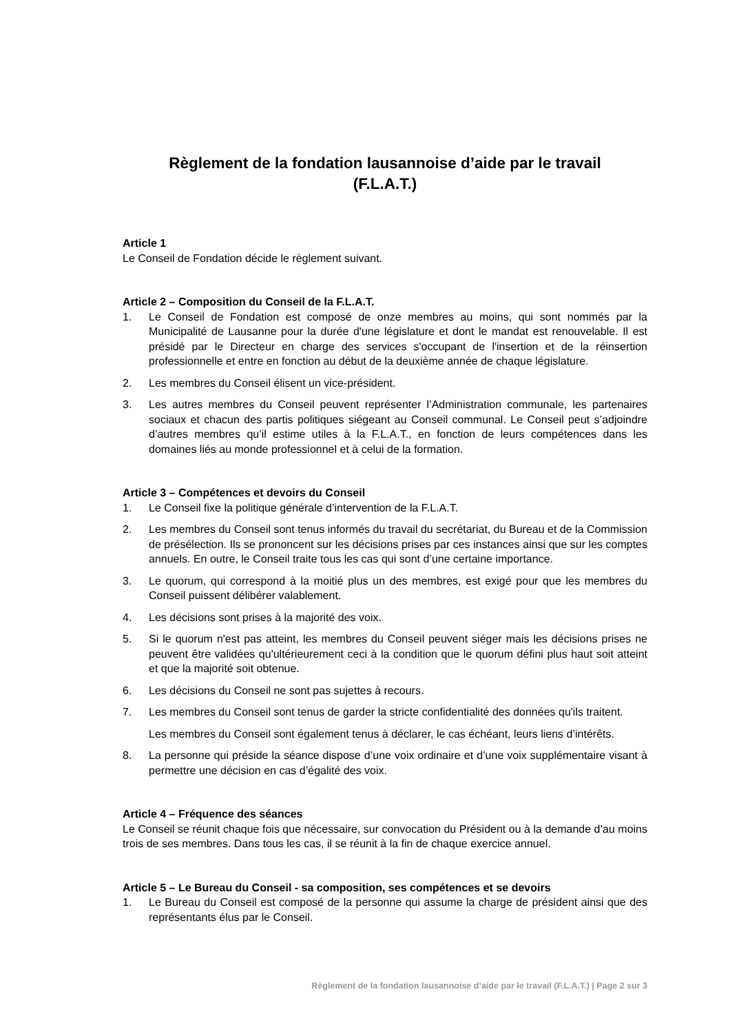Règlement de la fondation lausannoise d’aide par le travail
(F.L.A.T.)
Article 1
Le Conseil de Fondation décide le règlement suivant.
Article 2 – Composition du Conseil de la F.L.A.T.
1. Le Conseil de Fondation est composé de onze membres au moins, qui sont nommés par la Municipalité de Lausanne pour la durée d'une législature et dont le mandat est renouvelable. Il est présidé par le Directeur en charge des services s'occupant de l'insertion et de la réinsertion professionnelle et entre en fonction au début de la deuxième année de chaque législature.
2. Les membres du Conseil élisent un vice-président.
3. Les autres membres du Conseil peuvent représenter l’Administration communale, les partenaires sociaux et chacun des partis politiques siégeant au Conseil communal. Le Conseil peut s’adjoindre d’autres membres qu’il estime utiles à la F.L.A.T., en fonction de leurs compétences dans les domaines liés au monde professionnel et à celui de la formation.
Article 3 – Compétences et devoirs du Conseil
1. Le Conseil fixe la politique générale d’intervention de la F.L.A.T.
2. Les membres du Conseil sont tenus informés du travail du secrétariat, du Bureau et de la Commission de présélection. Ils se prononcent sur les décisions prises par ces instances ainsi que sur les comptes annuels. En outre, le Conseil traite tous les cas qui sont d’une certaine importance.
3. Le quorum, qui correspond à la moitié plus un des membres, est exigé pour que les membres du Conseil puissent délibérer valablement.
4. Les décisions sont prises à la majorité des voix.
5. Si le quorum n'est pas atteint, les membres du Conseil peuvent siéger mais les décisions prises ne peuvent être validées qu'ultérieurement ceci à la condition que le quorum défini plus haut soit atteint et que la majorité soit obtenue.
6. Les décisions du Conseil ne sont pas sujettes à recours.
7. Les membres du Conseil sont tenus de garder la stricte confidentialité des données qu'ils traitent.
Les membres du Conseil sont également tenus à déclarer, le cas échéant, leurs liens d’intérêts.
8. La personne qui préside la séance dispose d’une voix ordinaire et d’une voix supplémentaire visant à permettre une décision en cas d’égalité des voix.
Article 4 – Fréquence des séances
Le Conseil se réunit chaque fois que nécessaire, sur convocation du Président ou à la demande d’au moins trois de ses membres. Dans tous les cas, il se réunit à la fin de chaque exercice annuel.
Article 5 – Le Bureau du Conseil - sa composition, ses compétences et se devoirs
1. Le Bureau du Conseil est composé de la personne qui assume la charge de président ainsi que des représentants élus par le Conseil.
Règlement de la fondation lausannoise d’aide par le travail (F.L.A.T.) | Page 2 sur 3